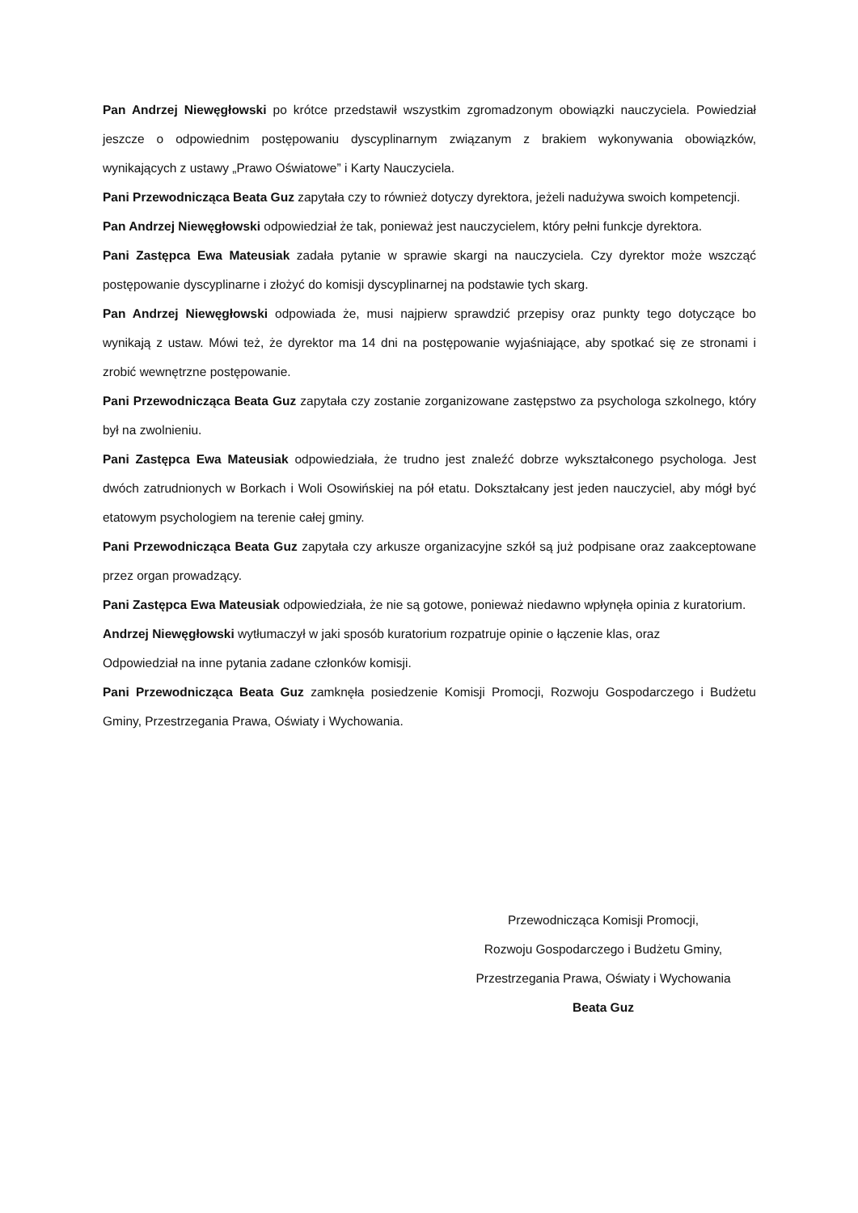Pan Andrzej Niewęgłowski po krótce przedstawił wszystkim zgromadzonym obowiązki nauczyciela. Powiedział jeszcze o odpowiednim postępowaniu dyscyplinarnym związanym z brakiem wykonywania obowiązków, wynikających z ustawy „Prawo Oświatowe” i Karty Nauczyciela.
Pani Przewodnicząca Beata Guz zapytała czy to również dotyczy dyrektora, jeżeli nadużywa swoich kompetencji.
Pan Andrzej Niewęgłowski odpowiedział że tak, ponieważ jest nauczycielem, który pełni funkcje dyrektora.
Pani Zastępca Ewa Mateusiak zadała pytanie w sprawie skargi na nauczyciela. Czy dyrektor może wszcząć postępowanie dyscyplinarne i złożyć do komisji dyscyplinarnej na podstawie tych skarg.
Pan Andrzej Niewęgłowski odpowiada że, musi najpierw sprawdzić przepisy oraz punkty tego dotyczące bo wynikają z ustaw. Mówi też, że dyrektor ma 14 dni na postępowanie wyjaśniające, aby spotkać się ze stronami i zrobić wewnętrzne postępowanie.
Pani Przewodnicząca Beata Guz zapytała czy zostanie zorganizowane zastępstwo za psychologa szkolnego, który był na zwolnieniu.
Pani Zastępca Ewa Mateusiak odpowiedziała, że trudno jest znaleźć dobrze wykształconego psychologa. Jest dwóch zatrudnionych w Borkach i Woli Osowińskiej na pół etatu. Dokształcany jest jeden nauczyciel, aby mógł być etatowym psychologiem na terenie całej gminy.
Pani Przewodnicząca Beata Guz zapytała czy arkusze organizacyjne szkół są już podpisane oraz zaakceptowane przez organ prowadzący.
Pani Zastępca Ewa Mateusiak odpowiedziała, że nie są gotowe, ponieważ niedawno wpłynęła opinia z kuratorium.
Andrzej Niewęgłowski wytłumaczył w jaki sposób kuratorium rozpatruje opinie o łączenie klas, oraz
Odpowiedział na inne pytania zadane członków komisji.
Pani Przewodnicząca Beata Guz zamknęła posiedzenie Komisji Promocji, Rozwoju Gospodarczego i Budżetu Gminy, Przestrzegania Prawa, Oświaty i Wychowania.
Przewodnicząca Komisji Promocji,
Rozwoju Gospodarczego i Budżetu Gminy,
Przestrzegania Prawa, Oświaty i Wychowania
Beata Guz